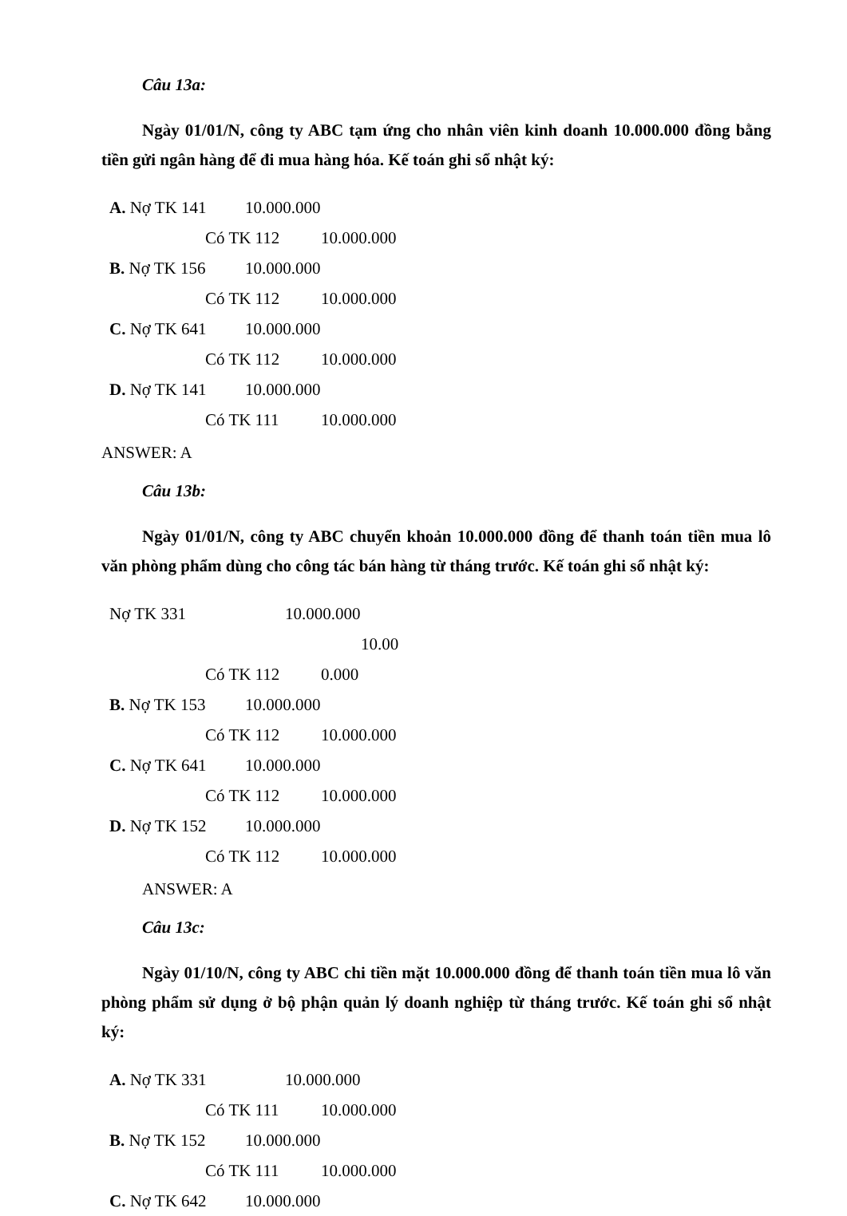Câu 13a:
Ngày 01/01/N, công ty ABC tạm ứng cho nhân viên kinh doanh 10.000.000 đồng bằng tiền gửi ngân hàng để đi mua hàng hóa. Kế toán ghi sổ nhật ký:
A. Nợ TK 141 10.000.000
Có TK 112 10.000.000
B. Nợ TK 156 10.000.000
Có TK 112 10.000.000
C. Nợ TK 641 10.000.000
Có TK 112 10.000.000
D. Nợ TK 141 10.000.000
Có TK 111 10.000.000
ANSWER: A
Câu 13b:
Ngày 01/01/N, công ty ABC chuyển khoản 10.000.000 đồng để thanh toán tiền mua lô văn phòng phẩm dùng cho công tác bán hàng từ tháng trước. Kế toán ghi sổ nhật ký:
Nợ TK 331 10.000.000
10.00
Có TK 112 0.000
B. Nợ TK 153 10.000.000
Có TK 112 10.000.000
C. Nợ TK 641 10.000.000
Có TK 112 10.000.000
D. Nợ TK 152 10.000.000
Có TK 112 10.000.000
ANSWER: A
Câu 13c:
Ngày 01/10/N, công ty ABC chi tiền mặt 10.000.000 đồng để thanh toán tiền mua lô văn phòng phẩm sử dụng ở bộ phận quản lý doanh nghiệp từ tháng trước. Kế toán ghi sổ nhật ký:
A. Nợ TK 331 10.000.000
Có TK 111 10.000.000
B. Nợ TK 152 10.000.000
Có TK 111 10.000.000
C. Nợ TK 642 10.000.000